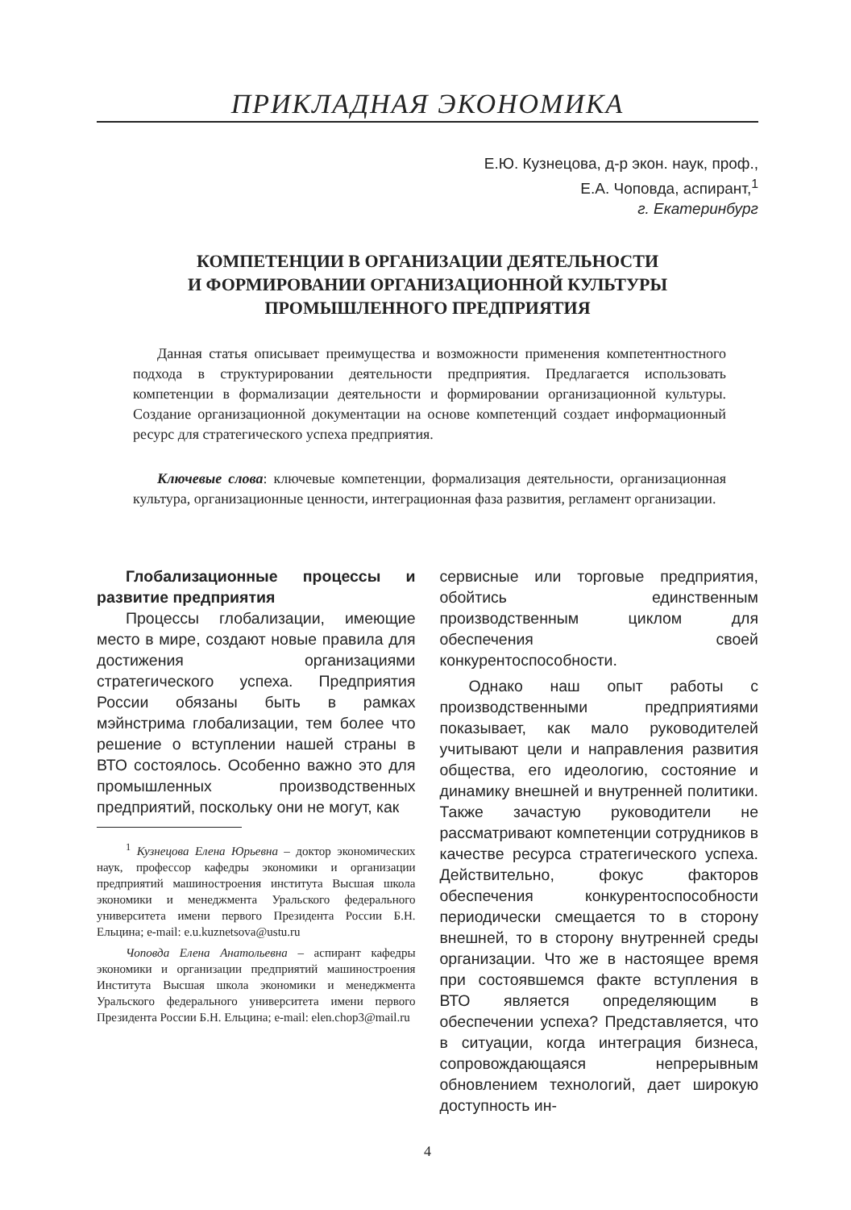ПРИКЛАДНАЯ ЭКОНОМИКА
Е.Ю. Кузнецова, д-р экон. наук, проф.,
Е.А. Чоповда, аспирант,<sup>1</sup>
г. Екатеринбург
КОМПЕТЕНЦИИ В ОРГАНИЗАЦИИ ДЕЯТЕЛЬНОСТИ
И ФОРМИРОВАНИИ ОРГАНИЗАЦИОННОЙ КУЛЬТУРЫ
ПРОМЫШЛЕННОГО ПРЕДПРИЯТИЯ
Данная статья описывает преимущества и возможности применения компетентностного подхода в структурировании деятельности предприятия. Предлагается использовать компетенции в формализации деятельности и формировании организационной культуры. Создание организационной документации на основе компетенций создает информационный ресурс для стратегического успеха предприятия.
Ключевые слова: ключевые компетенции, формализация деятельности, организационная культура, организационные ценности, интеграционная фаза развития, регламент организации.
Глобализационные процессы и развитие предприятия
Процессы глобализации, имеющие место в мире, создают новые правила для достижения организациями стратегического успеха. Предприятия России обязаны быть в рамках мэйнстрима глобализации, тем более что решение о вступлении нашей страны в ВТО состоялось. Особенно важно это для промышленных производственных предприятий, поскольку они не могут, как
<sup>1</sup> Кузнецова Елена Юрьевна – доктор экономических наук, профессор кафедры экономики и организации предприятий машиностроения института Высшая школа экономики и менеджмента Уральского федерального университета имени первого Президента России Б.Н. Ельцина; e-mail: e.u.kuznetsova@ustu.ru
Чоповда Елена Анатольевна – аспирант кафедры экономики и организации предприятий машиностроения Института Высшая школа экономики и менеджмента Уральского федерального университета имени первого Президента России Б.Н. Ельцина; e-mail: elen.chop3@mail.ru
сервисные или торговые предприятия, обойтись единственным производственным циклом для обеспечения своей конкурентоспособности.
Однако наш опыт работы с производственными предприятиями показывает, как мало руководителей учитывают цели и направления развития общества, его идеологию, состояние и динамику внешней и внутренней политики. Также зачастую руководители не рассматривают компетенции сотрудников в качестве ресурса стратегического успеха. Действительно, фокус факторов обеспечения конкурентоспособности периодически смещается то в сторону внешней, то в сторону внутренней среды организации. Что же в настоящее время при состоявшемся факте вступления в ВТО является определяющим в обеспечении успеха? Представляется, что в ситуации, когда интеграция бизнеса, сопровождающаяся непрерывным обновлением технологий, дает широкую доступность ин-
4